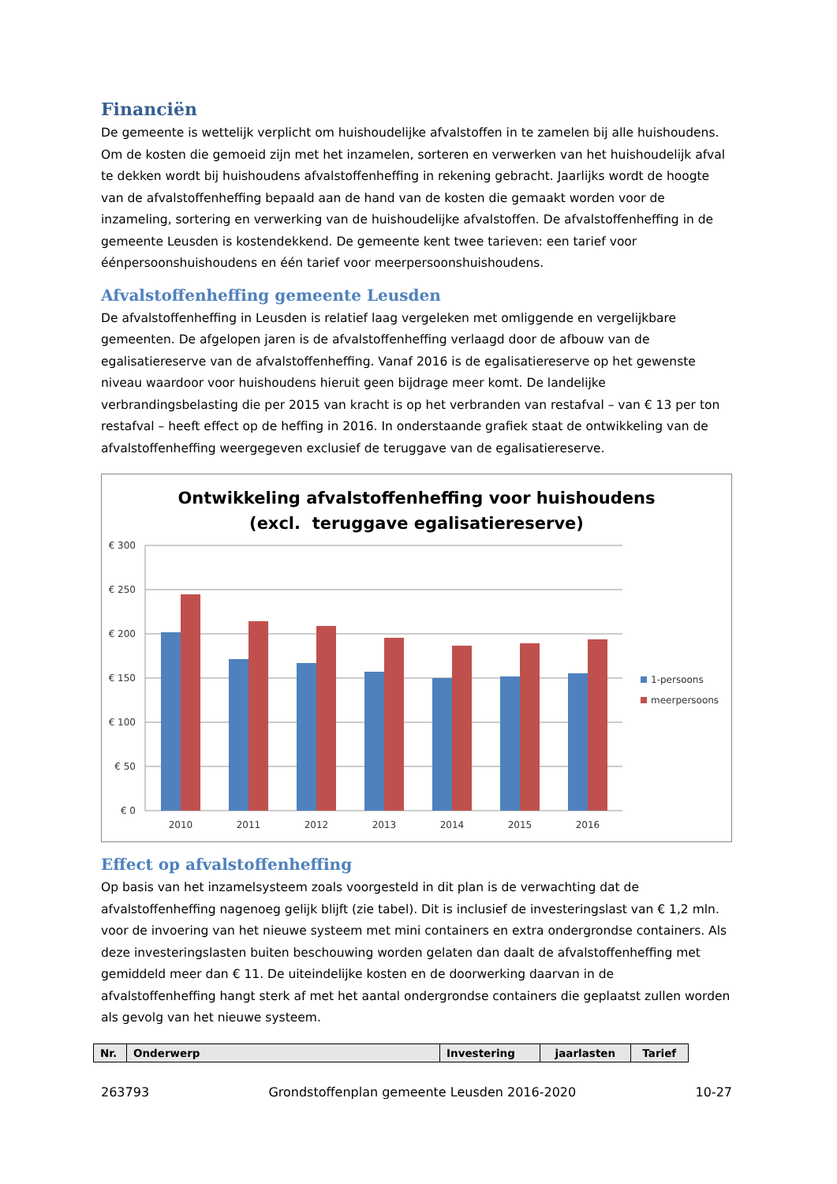Financiën
De gemeente is wettelijk verplicht om huishoudelijke afvalstoffen in te zamelen bij alle huishoudens. Om de kosten die gemoeid zijn met het inzamelen, sorteren en verwerken van het huishoudelijk afval te dekken wordt bij huishoudens afvalstoffenheffing in rekening gebracht. Jaarlijks wordt de hoogte van de afvalstoffenheffing bepaald aan de hand van de kosten die gemaakt worden voor de inzameling, sortering en verwerking van de huishoudelijke afvalstoffen. De afvalstoffenheffing in de gemeente Leusden is kostendekkend. De gemeente kent twee tarieven: een tarief voor éénpersoonshuishoudens en één tarief voor meerpersoonshuishoudens.
Afvalstoffenheffing gemeente Leusden
De afvalstoffenheffing in Leusden is relatief laag vergeleken met omliggende en vergelijkbare gemeenten. De afgelopen jaren is de afvalstoffenheffing verlaagd door de afbouw van de egalisatiereserve van de afvalstoffenheffing. Vanaf 2016 is de egalisatiereserve op het gewenste niveau waardoor voor huishoudens hieruit geen bijdrage meer komt. De landelijke verbrandingsbelasting die per 2015 van kracht is op het verbranden van restafval – van € 13 per ton restafval – heeft effect op de heffing in 2016. In onderstaande grafiek staat de ontwikkeling van de afvalstoffenheffing weergegeven exclusief de teruggave van de egalisatiereserve.
Ontwikkeling afvalstoffenheffing voor huishoudens
(excl. teruggave egalisatiereserve)
€ 300
€ 250
€ 200
€ 150
€ 100
€ 50
€ 0
2010
2011
2012
2013
2014
2015
2016
1-persoons
meerpersoons
Effect op afvalstoffenheffing
Op basis van het inzamelsysteem zoals voorgesteld in dit plan is de verwachting dat de afvalstoffenheffing nagenoeg gelijk blijft (zie tabel). Dit is inclusief de investeringslast van € 1,2 mln. voor de invoering van het nieuwe systeem met mini containers en extra ondergrondse containers. Als deze investeringslasten buiten beschouwing worden gelaten dan daalt de afvalstoffenheffing met gemiddeld meer dan € 11. De uiteindelijke kosten en de doorwerking daarvan in de afvalstoffenheffing hangt sterk af met het aantal ondergrondse containers die geplaatst zullen worden als gevolg van het nieuwe systeem.
| Nr. | Onderwerp | Investering | jaarlasten | Tarief |
| --- | --- | --- | --- | --- |
263793 Grondstoffenplan gemeente Leusden 2016-2020 10-27